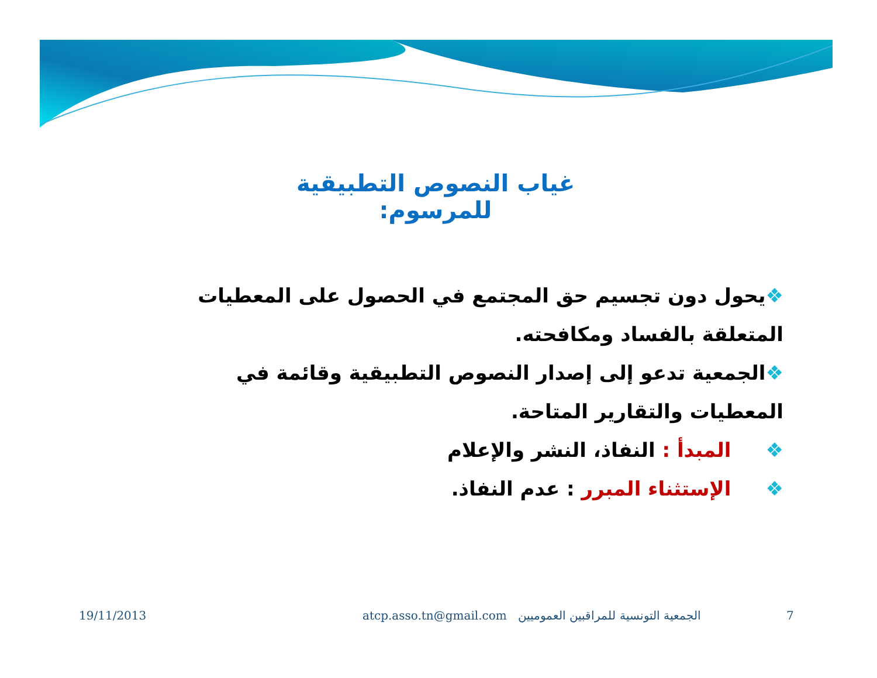غياب النصوص التطبيقية للمرسوم:
❖يحول دون تجسيم حق المجتمع في الحصول على المعطيات المتعلقة بالفساد ومكافحته.
❖الجمعية تدعو إلى إصدار النصوص التطبيقية وقائمة في المعطيات والتقارير المتاحة.
❖ المبدأ : النفاذ، النشر والإعلام
❖ الإستثناء المبرر : عدم النفاذ.
19/11/2013 atcp.asso.tn@gmail.com الجمعية التونسية للمراقبين العموميين 7